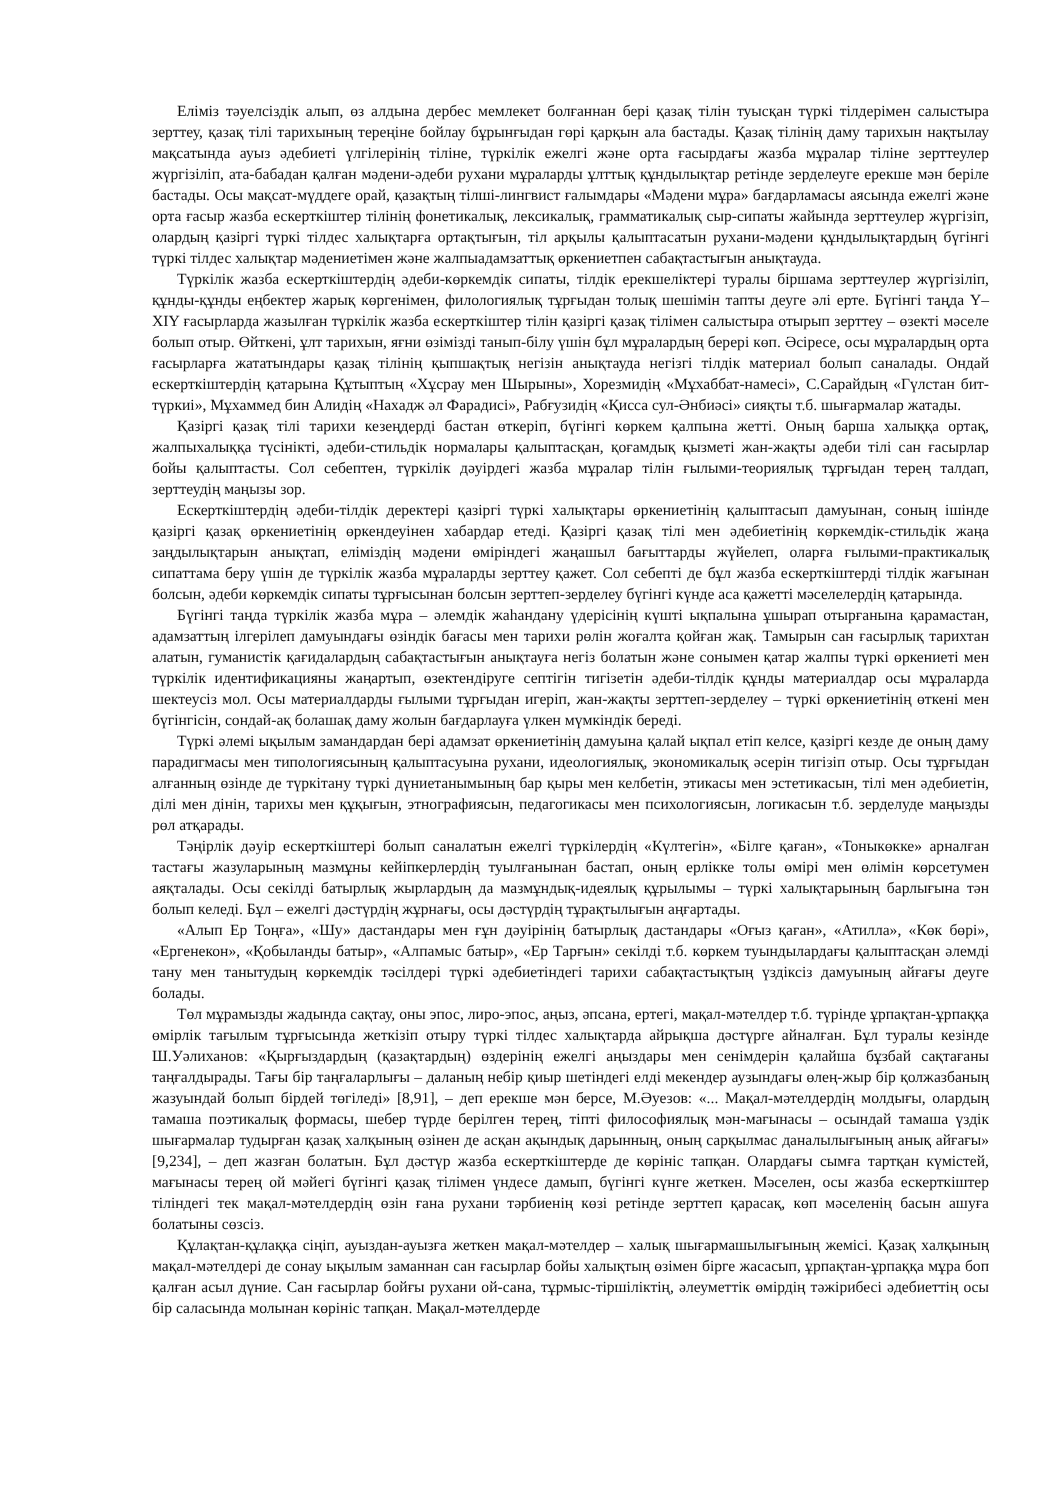Еліміз тәуелсіздік алып, өз алдына дербес мемлекет болғаннан бері қазақ тілін туысқан түркі тілдерімен салыстыра зерттеу, қазақ тілі тарихының тереңіне бойлау бұрынғыдан гөрі қарқын ала бастады. Қазақ тілінің даму тарихын нақтылау мақсатында ауыз әдебиеті үлгілерінің тіліне, түркілік ежелгі және орта ғасырдағы жазба мұралар тіліне зерттеулер жүргізіліп, ата-бабадан қалған мәдени-әдеби рухани мұраларды ұлттық құндылықтар ретінде зерделеуге ерекше мән беріле бастады. Осы мақсат-мүддеге орай, қазақтың тілші-лингвист ғалымдары «Мәдени мұра» бағдарламасы аясында ежелгі және орта ғасыр жазба ескерткіштер тілінің фонетикалық, лексикалық, грамматикалық сыр-сипаты жайында зерттеулер жүргізіп, олардың қазіргі түркі тілдес халықтарға ортақтығын, тіл арқылы қалыптасатын рухани-мәдени құндылықтардың бүгінгі түркі тілдес халықтар мәдениетімен және жалпыадамзаттық өркениетпен сабақтастығын анықтауда.
Түркілік жазба ескерткіштердің әдеби-көркемдік сипаты, тілдік ерекшеліктері туралы біршама зерттеулер жүргізіліп, құнды-құнды еңбектер жарық көргенімен, филологиялық тұрғыдан толық шешімін тапты деуге әлі ерте. Бүгінгі таңда Y–XIY ғасырларда жазылған түркілік жазба ескерткіштер тілін қазіргі қазақ тілімен салыстыра отырып зерттеу – өзекті мәселе болып отыр. Өйткені, ұлт тарихын, яғни өзімізді танып-білу үшін бұл мұралардың берері көп. Әсіресе, осы мұралардың орта ғасырларға жататындары қазақ тілінің қыпшақтық негізін анықтауда негізгі тілдік материал болып саналады. Ондай ескерткіштердің қатарына Құтыптың «Хұсрау мен Шырыны», Хорезмидің «Мұхаббат-намесі», С.Сарайдың «Гүлстан бит-түркиі», Мұхаммед бин Алидің «Нахадж әл Фарадисі», Рабғузидің «Қисса сул-Әнбиәсі» сияқты т.б. шығармалар жатады.
Қазіргі қазақ тілі тарихи кезеңдерді бастан өткеріп, бүгінгі көркем қалпына жетті. Оның барша халыққа ортақ, жалпыхалыққа түсінікті, әдеби-стильдік нормалары қалыптасқан, қоғамдық қызметі жан-жақты әдеби тілі сан ғасырлар бойы қалыптасты. Сол себептен, түркілік дәуірдегі жазба мұралар тілін ғылыми-теориялық тұрғыдан терең талдап, зерттеудің маңызы зор.
Ескерткіштердің әдеби-тілдік деректері қазіргі түркі халықтары өркениетінің қалыптасып дамуынан, соның ішінде қазіргі қазақ өркениетінің өркендеуінен хабардар етеді. Қазіргі қазақ тілі мен әдебиетінің көркемдік-стильдік жаңа заңдылықтарын анықтап, еліміздің мәдени өміріндегі жаңашыл бағыттарды жүйелеп, оларға ғылыми-практикалық сипаттама беру үшін де түркілік жазба мұраларды зерттеу қажет. Сол себепті де бұл жазба ескерткіштерді тілдік жағынан болсын, әдеби көркемдік сипаты тұрғысынан болсын зерттеп-зерделеу бүгінгі күнде аса қажетті мәселелердің қатарында.
Бүгінгі таңда түркілік жазба мұра – әлемдік жаһандану үдерісінің күшті ықпалына ұшырап отырғанына қарамастан, адамзаттың ілгерілеп дамуындағы өзіндік бағасы мен тарихи рөлін жоғалта қойған жақ. Тамырын сан ғасырлық тарихтан алатын, гуманистік қағидалардың сабақтастығын анықтауға негіз болатын және сонымен қатар жалпы түркі өркениеті мен түркілік идентификацияны жаңартып, өзектендіруге септігін тигізетін әдеби-тілдік құнды материалдар осы мұраларда шектеусіз мол. Осы материалдарды ғылыми тұрғыдан игеріп, жан-жақты зерттеп-зерделеу – түркі өркениетінің өткені мен бүгінгісін, сондай-ақ болашақ даму жолын бағдарлауға үлкен мүмкіндік береді.
Түркі әлемі ықылым замандардан бері адамзат өркениетінің дамуына қалай ықпал етіп келсе, қазіргі кезде де оның даму парадигмасы мен типологиясының қалыптасуына рухани, идеологиялық, экономикалық әсерін тигізіп отыр. Осы тұрғыдан алғанның өзінде де түркітану түркі дүниетанымының бар қыры мен келбетін, этикасы мен эстетикасын, тілі мен әдебиетін, ділі мен дінін, тарихы мен құқығын, этнографиясын, педагогикасы мен психологиясын, логикасын т.б. зерделуде маңызды рөл атқарады.
Тәңірлік дәуір ескерткіштері болып саналатын ежелгі түркілердің «Күлтегін», «Білге қаған», «Тоныкөкке» арналған тастағы жазуларының мазмұны кейіпкерлердің туылғанынан бастап, оның ерлікке толы өмірі мен өлімін көрсетумен аяқталады. Осы секілді батырлық жырлардың да мазмұндық-идеялық құрылымы – түркі халықтарының барлығына тән болып келеді. Бұл – ежелгі дәстүрдің жұрнағы, осы дәстүрдің тұрақтылығын аңғартады.
«Алып Ер Тоңға», «Шу» дастандары мен ғұн дәуірінің батырлық дастандары «Оғыз қаған», «Атилла», «Көк бөрі», «Ергенекон», «Қобыланды батыр», «Алпамыс батыр», «Ер Тарғын» секілді т.б. көркем туындылардағы қалыптасқан әлемді тану мен танытудың көркемдік тәсілдері түркі әдебиетіндегі тарихи сабақтастықтың үздіксіз дамуының айғағы деуге болады.
Төл мұрамызды жадында сақтау, оны эпос, лиро-эпос, аңыз, әпсана, ертегі, мақал-мәтелдер т.б. түрінде ұрпақтан-ұрпаққа өмірлік тағылым тұрғысында жеткізіп отыру түркі тілдес халықтарда айрықша дәстүрге айналған. Бұл туралы кезінде Ш.Уәлиханов: «Қырғыздардың (қазақтардың) өздерінің ежелгі аңыздары мен сенімдерін қалайша бұзбай сақтағаны таңғалдырады. Тағы бір таңғаларлығы – даланың небір қиыр шетіндегі елді мекендер аузындағы өлең-жыр бір қолжазбаның жазуындай болып бірдей төгіледі» [8,91], – деп ерекше мән берсе, М.Әуезов: «... Мақал-мәтелдердің молдығы, олардың тамаша поэтикалық формасы, шебер түрде берілген терең, тіпті философиялық мән-мағынасы – осындай тамаша үздік шығармалар тудырған қазақ халқының өзінен де асқан ақындық дарынның, оның сарқылмас даналылығының анық айғағы» [9,234], – деп жазған болатын. Бұл дәстүр жазба ескерткіштерде де көрініс тапқан. Олардағы сымға тартқан күмістей, мағынасы терең ой мәйегі бүгінгі қазақ тілімен үндесе дамып, бүгінгі күнге жеткен. Мәселен, осы жазба ескерткіштер тіліндегі тек мақал-мәтелдердің өзін ғана рухани тәрбиенің көзі ретінде зерттеп қарасақ, көп мәселенің басын ашуға болатыны сөзсіз.
Құлақтан-құлаққа сіңіп, ауыздан-ауызға жеткен мақал-мәтелдер – халық шығармашылығының жемісі. Қазақ халқының мақал-мәтелдері де сонау ықылым заманнан сан ғасырлар бойы халықтың өзімен бірге жасасып, ұрпақтан-ұрпаққа мұра боп қалған асыл дүние. Сан ғасырлар бойғы рухани ой-сана, тұрмыс-тіршіліктің, әлеуметтік өмірдің тәжірибесі әдебиеттің осы бір саласында молынан көрініс тапқан. Мақал-мәтелдерде